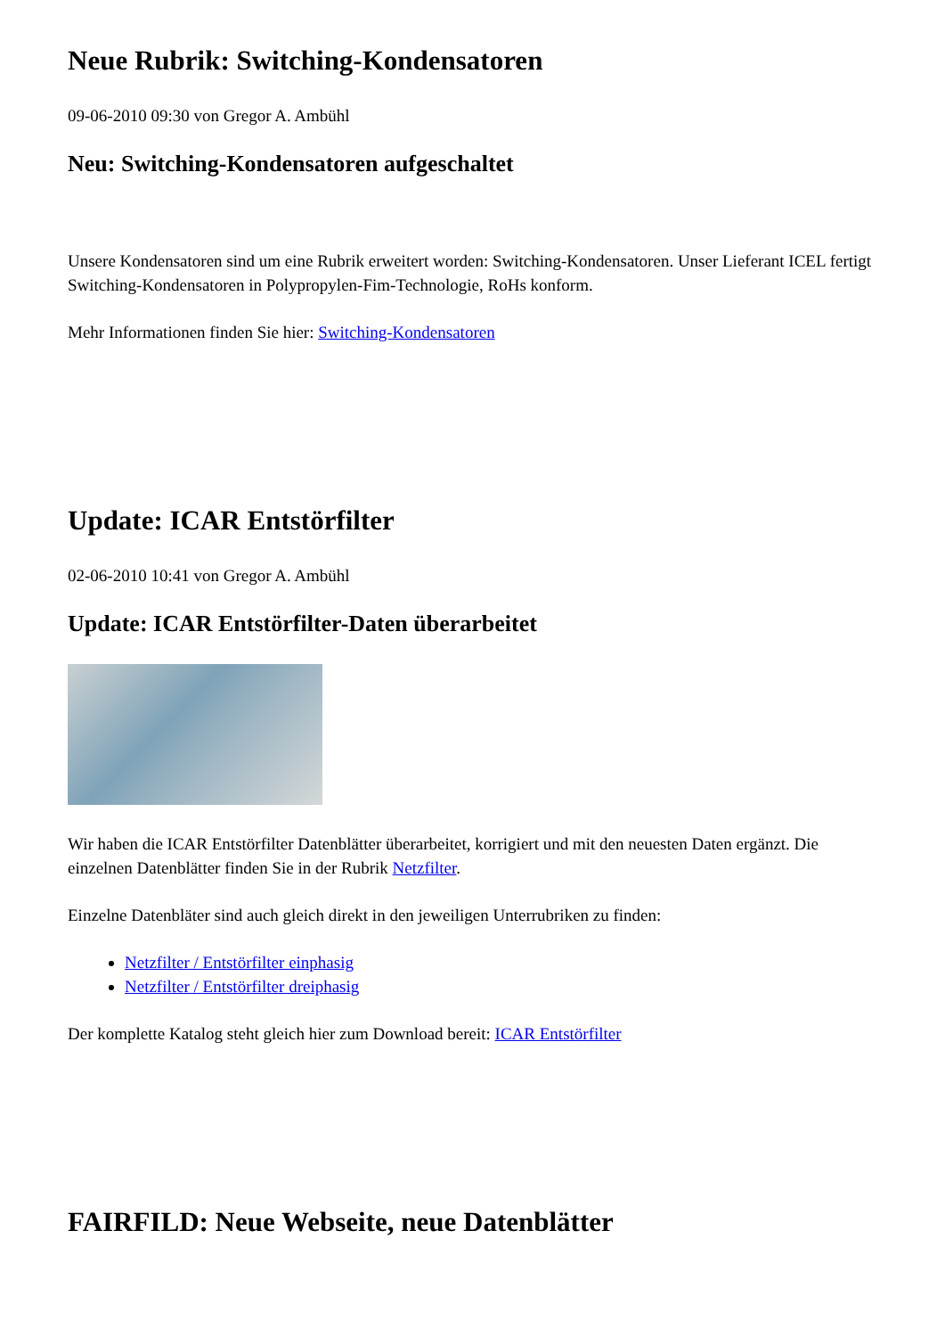Neue Rubrik: Switching-Kondensatoren
09-06-2010 09:30 von Gregor A. Ambühl
Neu: Switching-Kondensatoren aufgeschaltet
Unsere Kondensatoren sind um eine Rubrik erweitert worden: Switching-Kondensatoren. Unser Lieferant ICEL fertigt Switching-Kondensatoren in Polypropylen-Fim-Technologie, RoHs konform.
Mehr Informationen finden Sie hier: Switching-Kondensatoren
Update: ICAR Entstörfilter
02-06-2010 10:41 von Gregor A. Ambühl
Update: ICAR Entstörfilter-Daten überarbeitet
Wir haben die ICAR Entstörfilter Datenblätter überarbeitet, korrigiert und mit den neuesten Daten ergänzt. Die einzelnen Datenblätter finden Sie in der Rubrik Netzfilter.
Einzelne Datenbläter sind auch gleich direkt in den jeweiligen Unterrubriken zu finden:
Netzfilter / Entstörfilter einphasig
Netzfilter / Entstörfilter dreiphasig
Der komplette Katalog steht gleich hier zum Download bereit: ICAR Entstörfilter
FAIRFILD: Neue Webseite, neue Datenblätter